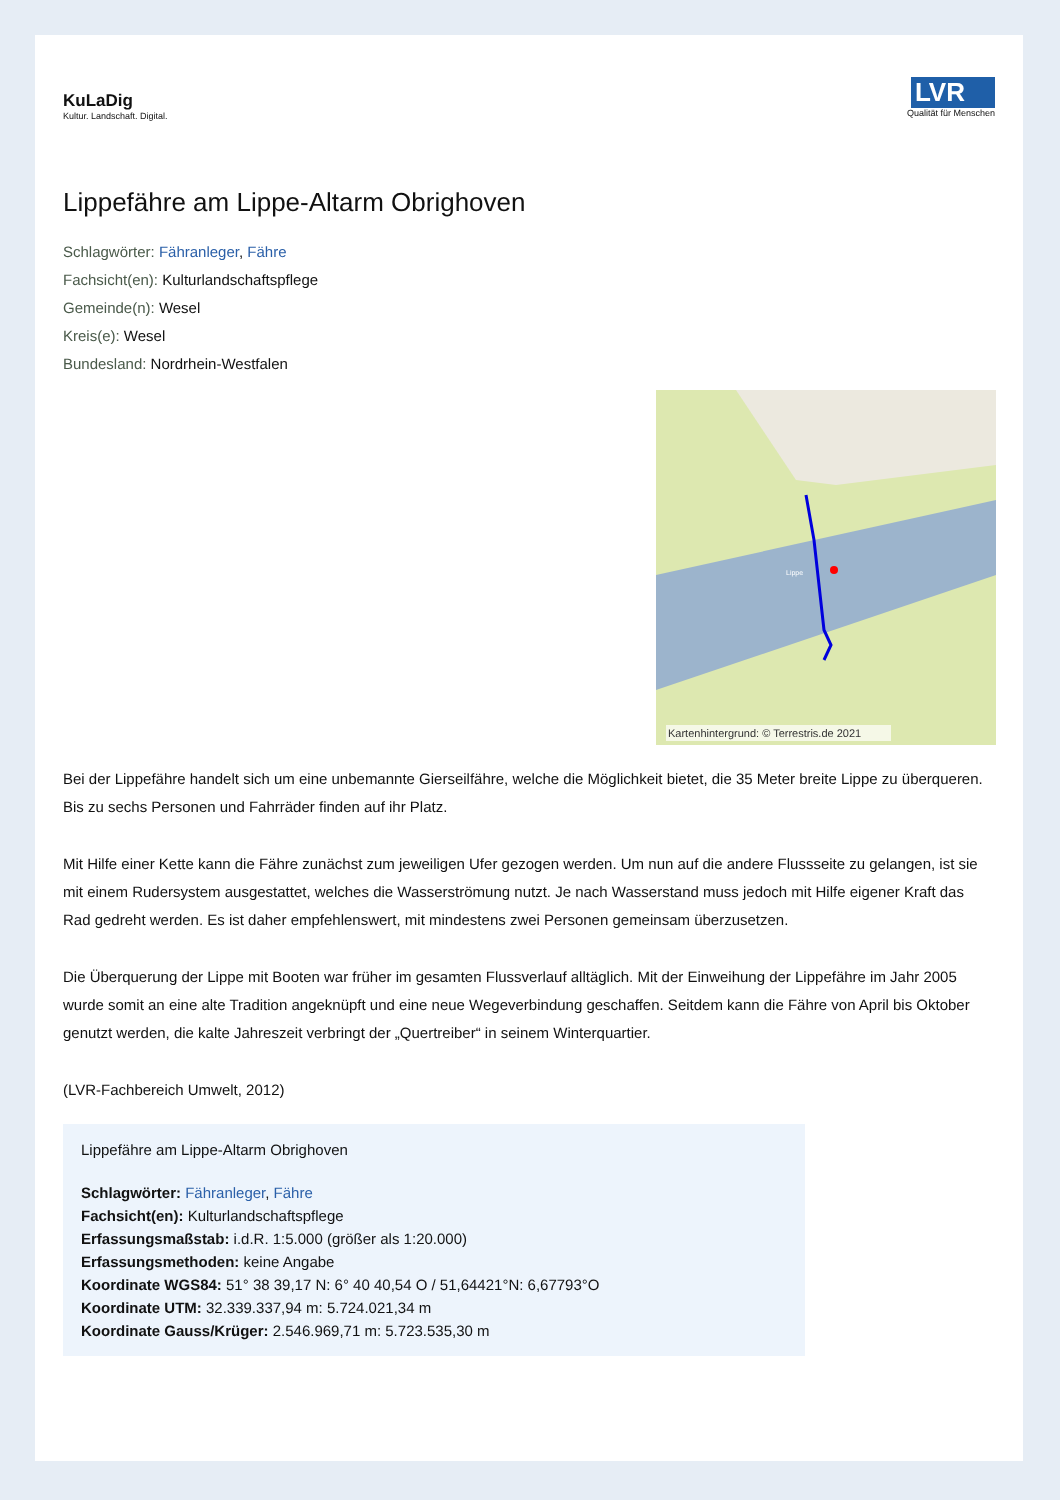KuLaDig
Kultur. Landschaft. Digital.
LVR
Qualität für Menschen
Lippefähre am Lippe-Altarm Obrighoven
Schlagwörter: Fähranleger, Fähre
Fachsicht(en): Kulturlandschaftspflege
Gemeinde(n): Wesel
Kreis(e): Wesel
Bundesland: Nordrhein-Westfalen
Lippe
Kartenhintergrund: © Terrestris.de 2021
Bei der Lippefähre handelt sich um eine unbemannte Gierseilfähre, welche die Möglichkeit bietet, die 35 Meter breite Lippe zu überqueren. Bis zu sechs Personen und Fahrräder finden auf ihr Platz.
Mit Hilfe einer Kette kann die Fähre zunächst zum jeweiligen Ufer gezogen werden. Um nun auf die andere Flussseite zu gelangen, ist sie mit einem Rudersystem ausgestattet, welches die Wasserströmung nutzt. Je nach Wasserstand muss jedoch mit Hilfe eigener Kraft das Rad gedreht werden. Es ist daher empfehlenswert, mit mindestens zwei Personen gemeinsam überzusetzen.
Die Überquerung der Lippe mit Booten war früher im gesamten Flussverlauf alltäglich. Mit der Einweihung der Lippefähre im Jahr 2005 wurde somit an eine alte Tradition angeknüpft und eine neue Wegeverbindung geschaffen. Seitdem kann die Fähre von April bis Oktober genutzt werden, die kalte Jahreszeit verbringt der „Quertreiber“ in seinem Winterquartier.
(LVR-Fachbereich Umwelt, 2012)
Lippefähre am Lippe-Altarm Obrighoven
Schlagwörter: Fähranleger, Fähre
Fachsicht(en): Kulturlandschaftspflege
Erfassungsmaßstab: i.d.R. 1:5.000 (größer als 1:20.000)
Erfassungsmethoden: keine Angabe
Koordinate WGS84: 51° 38 39,17 N: 6° 40 40,54 O / 51,64421°N: 6,67793°O
Koordinate UTM: 32.339.337,94 m: 5.724.021,34 m
Koordinate Gauss/Krüger: 2.546.969,71 m: 5.723.535,30 m